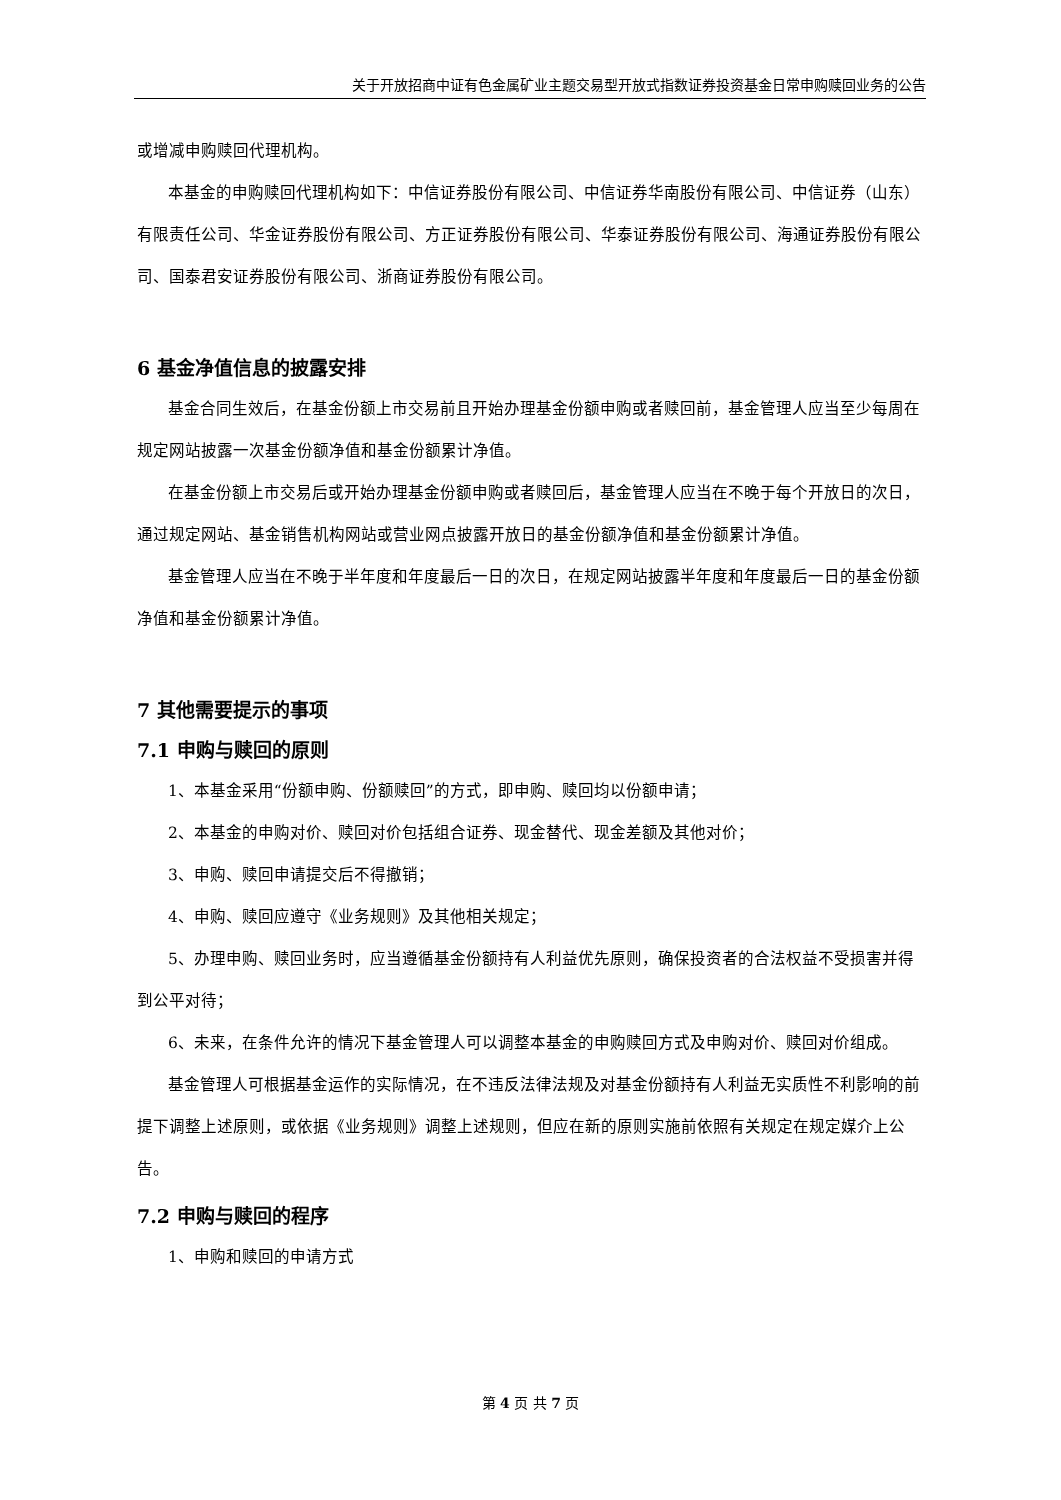关于开放招商中证有色金属矿业主题交易型开放式指数证券投资基金日常申购赎回业务的公告
或增减申购赎回代理机构。
本基金的申购赎回代理机构如下：中信证券股份有限公司、中信证券华南股份有限公司、中信证券（山东）有限责任公司、华金证券股份有限公司、方正证券股份有限公司、华泰证券股份有限公司、海通证券股份有限公司、国泰君安证券股份有限公司、浙商证券股份有限公司。
6 基金净值信息的披露安排
基金合同生效后，在基金份额上市交易前且开始办理基金份额申购或者赎回前，基金管理人应当至少每周在规定网站披露一次基金份额净值和基金份额累计净值。
在基金份额上市交易后或开始办理基金份额申购或者赎回后，基金管理人应当在不晚于每个开放日的次日，通过规定网站、基金销售机构网站或营业网点披露开放日的基金份额净值和基金份额累计净值。
基金管理人应当在不晚于半年度和年度最后一日的次日，在规定网站披露半年度和年度最后一日的基金份额净值和基金份额累计净值。
7 其他需要提示的事项
7.1 申购与赎回的原则
1、本基金采用“份额申购、份额赎回”的方式，即申购、赎回均以份额申请；
2、本基金的申购对价、赎回对价包括组合证券、现金替代、现金差额及其他对价；
3、申购、赎回申请提交后不得撤销；
4、申购、赎回应遵守《业务规则》及其他相关规定；
5、办理申购、赎回业务时，应当遵循基金份额持有人利益优先原则，确保投资者的合法权益不受损害并得到公平对待；
6、未来，在条件允许的情况下基金管理人可以调整本基金的申购赎回方式及申购对价、赎回对价组成。
基金管理人可根据基金运作的实际情况，在不违反法律法规及对基金份额持有人利益无实质性不利影响的前提下调整上述原则，或依据《业务规则》调整上述规则，但应在新的原则实施前依照有关规定在规定媒介上公告。
7.2 申购与赎回的程序
1、申购和赎回的申请方式
第 4 页 共 7 页